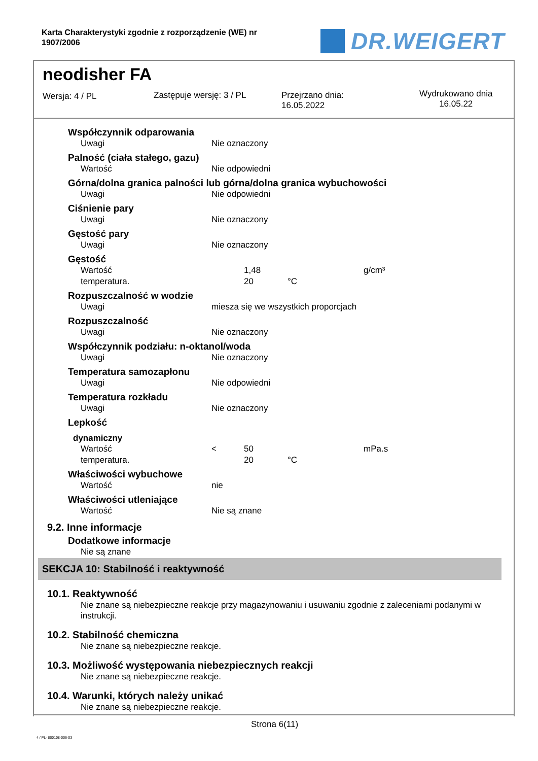Karta Charakterystyki zgodnie z rozporządzenie (WE) nr
1907/2006
DR.WEIGERT
neodisher FA
Wersja: 4 / PL Zastępuje wersję: 3 / PL
Przejrzano dnia:
16.05.2022
Wydrukowano dnia
16.05.22
Współczynnik odparowania
| Uwagi | Nie oznaczony |
Palność (ciała stałego, gazu)
| Wartość | Nie odpowiedni |
Górna/dolna granica palności lub górna/dolna granica wybuchowości
| Uwagi | Nie odpowiedni |
Ciśnienie pary
| Uwagi | Nie oznaczony |
Gęstość pary
| Uwagi | Nie oznaczony |
Gęstość
| Wartość | | 1,48 | | g/cm³ |
| temperatura. | | 20 | °C | |
Rozpuszczalność w wodzie
| Uwagi | miesza się we wszystkich proporcjach |
Rozpuszczalność
| Uwagi | Nie oznaczony |
Współczynnik podziału: n-oktanol/woda
| Uwagi | Nie oznaczony |
Temperatura samozapłonu
| Uwagi | Nie odpowiedni |
Temperatura rozkładu
| Uwagi | Nie oznaczony |
Lepkość
dynamiczny
| Wartość | < | 50 | | mPa.s |
| temperatura. | | 20 | °C | |
Właściwości wybuchowe
| Wartość | nie |
Właściwości utleniające
| Wartość | Nie są znane |
9.2. Inne informacje
Dodatkowe informacje
Nie są znane
SEKCJA 10: Stabilność i reaktywność
10.1. Reaktywność
Nie znane są niebezpieczne reakcje przy magazynowaniu i usuwaniu zgodnie z zaleceniami podanymi w instrukcji.
10.2. Stabilność chemiczna
Nie znane są niebezpieczne reakcje.
10.3. Możliwość występowania niebezpiecznych reakcji
Nie znane są niebezpieczne reakcje.
10.4. Warunki, których należy unikać
Nie znane są niebezpieczne reakcje.
Strona 6(11)
4 / PL- 800108-006-03